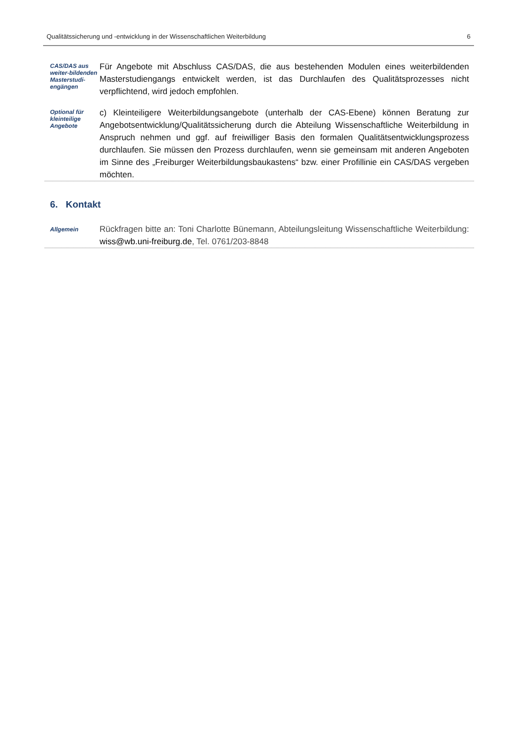Qualitätssicherung und -entwicklung in der Wissenschaftlichen Weiterbildung 6
CAS/DAS aus weiter-bildenden Masterstudi-engängen
Für Angebote mit Abschluss CAS/DAS, die aus bestehenden Modulen eines weiterbildenden Masterstudiengangs entwickelt werden, ist das Durchlaufen des Qualitätsprozesses nicht verpflichtend, wird jedoch empfohlen.
Optional für kleinteilige Angebote
c) Kleinteiligere Weiterbildungsangebote (unterhalb der CAS-Ebene) können Beratung zur Angebotsentwicklung/Qualitätssicherung durch die Abteilung Wissenschaftliche Weiterbildung in Anspruch nehmen und ggf. auf freiwilliger Basis den formalen Qualitätsentwicklungsprozess durchlaufen. Sie müssen den Prozess durchlaufen, wenn sie gemeinsam mit anderen Angeboten im Sinne des „Freiburger Weiterbildungsbaukastens“ bzw. einer Profillinie ein CAS/DAS vergeben möchten.
6. Kontakt
Allgemein
Rückfragen bitte an: Toni Charlotte Bünemann, Abteilungsleitung Wissenschaftliche Weiterbildung: wiss@wb.uni-freiburg.de, Tel. 0761/203-8848